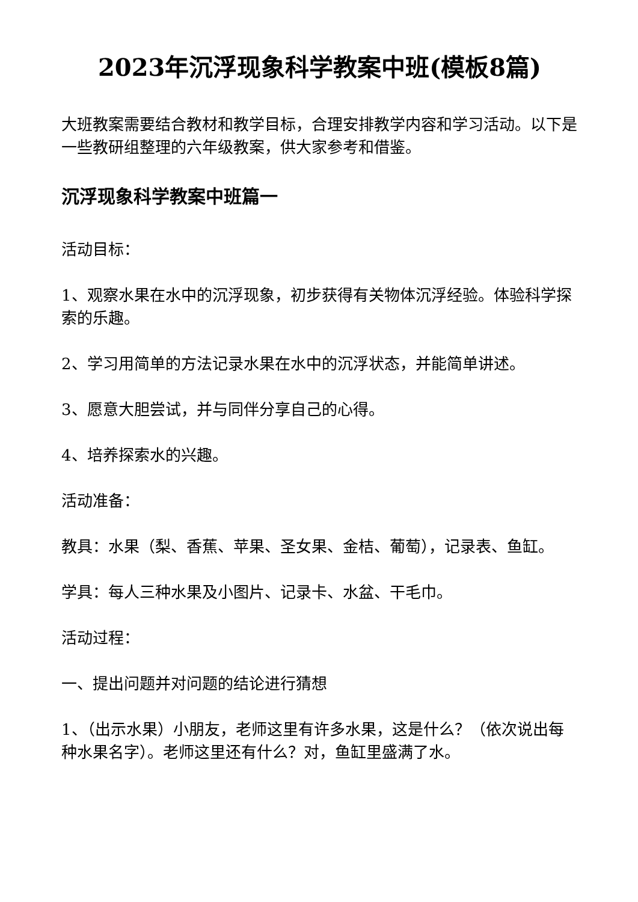2023年沉浮现象科学教案中班(模板8篇)
大班教案需要结合教材和教学目标，合理安排教学内容和学习活动。以下是一些教研组整理的六年级教案，供大家参考和借鉴。
沉浮现象科学教案中班篇一
活动目标：
1、观察水果在水中的沉浮现象，初步获得有关物体沉浮经验。体验科学探索的乐趣。
2、学习用简单的方法记录水果在水中的沉浮状态，并能简单讲述。
3、愿意大胆尝试，并与同伴分享自己的心得。
4、培养探索水的兴趣。
活动准备：
教具：水果（梨、香蕉、苹果、圣女果、金桔、葡萄），记录表、鱼缸。
学具：每人三种水果及小图片、记录卡、水盆、干毛巾。
活动过程：
一、提出问题并对问题的结论进行猜想
1、（出示水果）小朋友，老师这里有许多水果，这是什么？（依次说出每种水果名字）。老师这里还有什么？对，鱼缸里盛满了水。